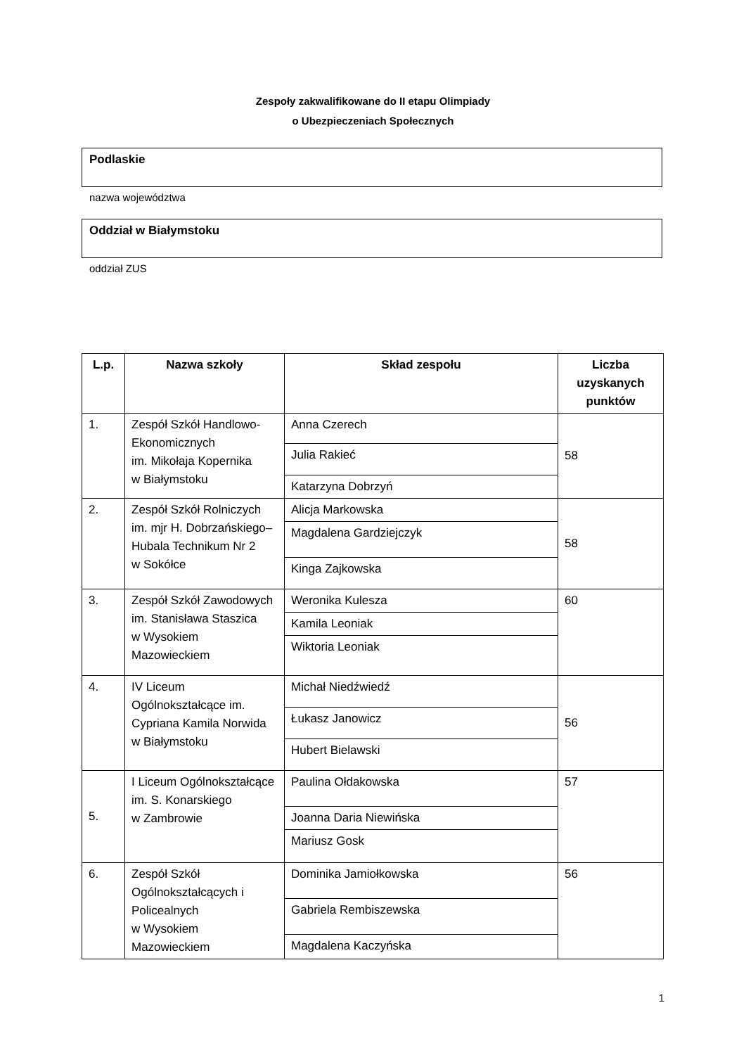Zespoły zakwalifikowane do II etapu Olimpiady
o Ubezpieczeniach Społecznych
Podlaskie
nazwa województwa
Oddział w Białymstoku
oddział ZUS
| L.p. | Nazwa szkoły | Skład zespołu | Liczba uzyskanych punktów |
| --- | --- | --- | --- |
| 1. | Zespół Szkół Handlowo-Ekonomicznych im. Mikołaja Kopernika w Białymstoku | Anna Czerech | 58 |
| | | Julia Rakieć | |
| | | Katarzyna Dobrzyń | |
| 2. | Zespół Szkół Rolniczych im. mjr H. Dobrzańskiego–Hubala Technikum Nr 2 w Sokółce | Alicja Markowska | 58 |
| | | Magdalena Gardziejczyk | |
| | | Kinga Zajkowska | |
| 3. | Zespół Szkół Zawodowych im. Stanisława Staszica w Wysokiem Mazowieckiem | Weronika Kulesza | 60 |
| | | Kamila Leoniak | |
| | | Wiktoria Leoniak | |
| 4. | IV Liceum Ogólnokształcące im. Cypriana Kamila Norwida w Białymstoku | Michał Niedźwiedź | 56 |
| | | Łukasz Janowicz | |
| | | Hubert Bielawski | |
| 5. | I Liceum Ogólnokształcące im. S. Konarskiego w Zambrowie | Paulina Ołdakowska | 57 |
| | | Joanna Daria Niewińska | |
| | | Mariusz Gosk | |
| 6. | Zespół Szkół Ogólnokształcących i Policealnych w Wysokiem Mazowieckiem | Dominika Jamiołkowska | 56 |
| | | Gabriela Rembiszewska | |
| | | Magdalena Kaczyńska | |
1